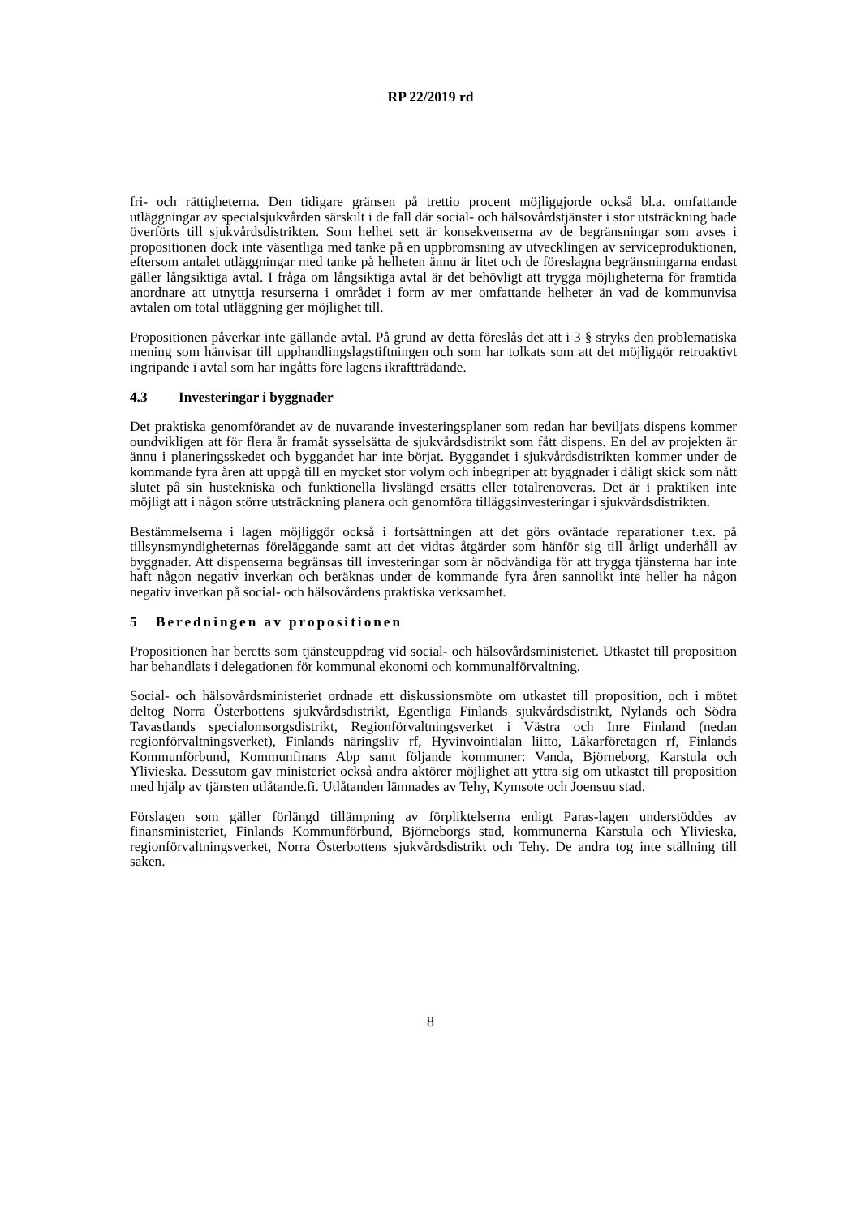RP 22/2019 rd
fri- och rättigheterna. Den tidigare gränsen på trettio procent möjliggjorde också bl.a. omfattande utläggningar av specialsjukvården särskilt i de fall där social- och hälsovårdstjänster i stor utsträckning hade överförts till sjukvårdsdistrikten. Som helhet sett är konsekvenserna av de begränsningar som avses i propositionen dock inte väsentliga med tanke på en uppbromsning av utvecklingen av serviceproduktionen, eftersom antalet utläggningar med tanke på helheten ännu är litet och de föreslagna begränsningarna endast gäller långsiktiga avtal. I fråga om långsiktiga avtal är det behövligt att trygga möjligheterna för framtida anordnare att utnyttja resurserna i området i form av mer omfattande helheter än vad de kommunvisa avtalen om total utläggning ger möjlighet till.
Propositionen påverkar inte gällande avtal. På grund av detta föreslås det att i 3 § stryks den problematiska mening som hänvisar till upphandlingslagstiftningen och som har tolkats som att det möjliggör retroaktivt ingripande i avtal som har ingåtts före lagens ikraftträdande.
4.3 Investeringar i byggnader
Det praktiska genomförandet av de nuvarande investeringsplaner som redan har beviljats dispens kommer oundvikligen att för flera år framåt sysselsätta de sjukvårdsdistrikt som fått dispens. En del av projekten är ännu i planeringsskedet och byggandet har inte börjat. Byggandet i sjukvårdsdistrikten kommer under de kommande fyra åren att uppgå till en mycket stor volym och inbegriper att byggnader i dåligt skick som nått slutet på sin hustekniska och funktionella livslängd ersätts eller totalrenoveras. Det är i praktiken inte möjligt att i någon större utsträckning planera och genomföra tilläggsinvesteringar i sjukvårdsdistrikten.
Bestämmelserna i lagen möjliggör också i fortsättningen att det görs oväntade reparationer t.ex. på tillsynsmyndigheternas föreläggande samt att det vidtas åtgärder som hänför sig till årligt underhåll av byggnader. Att dispenserna begränsas till investeringar som är nödvändiga för att trygga tjänsterna har inte haft någon negativ inverkan och beräknas under de kommande fyra åren sannolikt inte heller ha någon negativ inverkan på social- och hälsovårdens praktiska verksamhet.
5 Beredningen av propositionen
Propositionen har beretts som tjänsteuppdrag vid social- och hälsovårdsministeriet. Utkastet till proposition har behandlats i delegationen för kommunal ekonomi och kommunalförvaltning.
Social- och hälsovårdsministeriet ordnade ett diskussionsmöte om utkastet till proposition, och i mötet deltog Norra Österbottens sjukvårdsdistrikt, Egentliga Finlands sjukvårdsdistrikt, Nylands och Södra Tavastlands specialomsorgsdistrikt, Regionförvaltningsverket i Västra och Inre Finland (nedan regionförvaltningsverket), Finlands näringsliv rf, Hyvinvointialan liitto, Läkarföretagen rf, Finlands Kommunförbund, Kommunfinans Abp samt följande kommuner: Vanda, Björneborg, Karstula och Ylivieska. Dessutom gav ministeriet också andra aktörer möjlighet att yttra sig om utkastet till proposition med hjälp av tjänsten utlåtande.fi. Utlåtanden lämnades av Tehy, Kymsote och Joensuu stad.
Förslagen som gäller förlängd tillämpning av förpliktelserna enligt Paras-lagen understöddes av finansministeriet, Finlands Kommunförbund, Björneborgs stad, kommunerna Karstula och Ylivieska, regionförvaltningsverket, Norra Österbottens sjukvårdsdistrikt och Tehy. De andra tog inte ställning till saken.
8